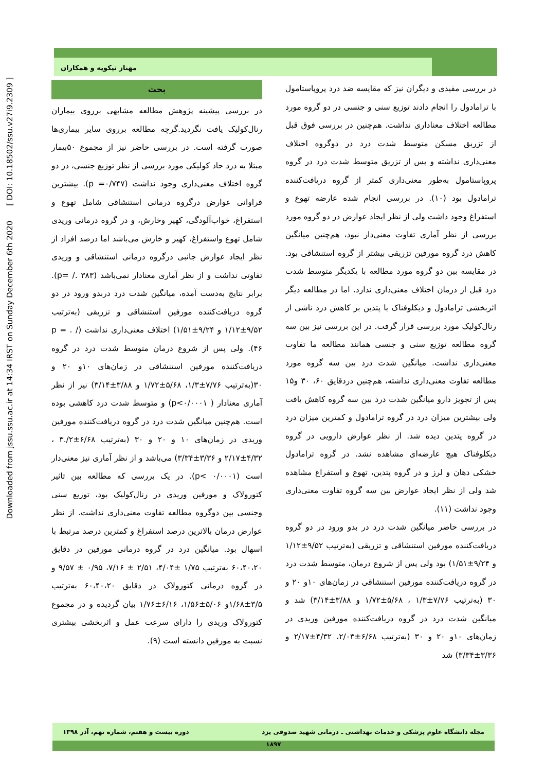Downloaded from jssu.ssu.ac.ir at 14:34 IRST on Sunday December 6th 2020 [ DOI: 10.18502/ssu.v27i9.2309 ]
مهناز نیکویه و همکاران
بحث
در بررسی پیشینه پژوهش مطالعه مشابهی برروی بیماران رنال‌کولیک یافت نگردید.گرچه مطالعه برروی سایر بیماری‌ها صورت گرفته است. در بررسی حاضر نیز از مجموع ۵۰بیمار مبتلا به درد حاد کولیکی مورد بررسی از نظر توزیع جنسی، در دو گروه اختلاف معنی‌داری وجود نداشت (p =۰/۷۴۷). بیشترین فراوانی عوارض درگروه درمانی استنشاقی شامل تهوع و استفراغ، خواب‌آلودگی، کهیر وخارش، و در گروه درمانی وریدی شامل تهوع واستفراغ، کهیر و خارش می‌باشد اما درصد افراد از نظر ایجاد عوارض جانبی درگروه درمانی استنشاقی و وریدی تفاوتی نداشت و از نظر آماری معنادار نمی‌باشد (p= /. ۳۸۳). برابر نتایج به‌دست آمده، میانگین شدت درد دربدو ورود در دو گروه دریافت‌کننده مورفین استنشاقی و تزریقی (به‌ترتیب ۹/۵۲±۱/۱۲ و ۹/۲۴±۱/۵۱) اختلاف معنی‌داری نداشت (p = . / ۴۶). ولی پس از شروع درمان متوسط شدت درد در گروه دریافت‌کننده مورفین استنشاقی در زمان‌های ۱۰و ۲۰ و ۳۰(به‌ترتیب ۷/۷۶±۱/۳، ۵/۶۸±۱/۷۲ و ۳/۸۸±۳/۱۴) نیز از نظر آماری معنادار ( p<۰/۰۰۰۱) و متوسط شدت درد کاهشی بوده است. هم‌چنین میانگین شدت درد در گروه دریافت‌کننده مورفین وریدی در زمان‌های ۱۰ و ۲۰ و ۳۰ (به‌ترتیب ۶/۶۸±۲/.۳ ، ۴/۳۲±۲/۱۷ و ۳/۳۶±۳/۳۴) می‌باشد و از نظر آماری نیز معنی‌دار است (p< ۰/۰۰۰۱). در یک بررسی که مطالعه بین تاثیر کتورولاک و مورفین وریدی در رنال‌کولیک بود، توزیع سنی وجنسی بین دوگروه مطالعه تفاوت معنی‌داری نداشت. از نظر عوارض درمان بالاترین درصد استفراغ و کمترین درصد مرتبط با اسهال بود. میانگین درد در گروه درمانی مورفین در دقایق ۶۰،۴۰،۲۰ به‌ترتیب ۱/۷۵ ±۴/۰۴، ۲/۵۱ ± ۷/۱۶، ۰/۹۵ ± ۹/۵۷ و در گروه درمانی کتورولاک در دقایق ۶۰،۴۰،۲۰ به‌ترتیب ۳/۵±۱/۶۸و ۵/۰۶±۱/۵۶، ۶/۱۶±۱/۷۶ بیان گردیده و در مجموع کتورولاک وریدی را دارای سرعت عمل و اثربخشی بیشتری نسبت به مورفین دانسته است (۹).
در بررسی مفیدی و دیگران نیز که مقایسه ضد درد پروپاستامول با ترامادول را انجام دادند توزیع سنی و جنسی در دو گروه مورد مطالعه اختلاف معناداری نداشت. هم‌چنین در بررسی فوق قبل از تزریق مسکن متوسط شدت درد در دوگروه اختلاف معنی‌داری نداشته و پس از تزریق متوسط شدت درد در گروه پروپاستامول به‌طور معنی‌داری کمتر از گروه دریافت‌کننده ترامادول بود (۱۰). در بررسی انجام شده عارضه تهوع و استفراغ وجود داشت ولی از نظر ایجاد عوارض در دو گروه مورد بررسی از نظر آماری تفاوت معنی‌دار نبود، هم‌چنین میانگین کاهش درد گروه مورفین تزریقی بیشتر از گروه استنشاقی بود. در مقایسه بین دو گروه مورد مطالعه با یکدیگر متوسط شدت درد قبل از درمان اختلاف معنی‌داری ندارد. اما در مطالعه دیگر اثربخشی ترامادول و دیکلوفناک با پتدین بر کاهش درد ناشی از رنال‌کولیک مورد بررسی قرار گرفت. در این بررسی نیز بین سه گروه مطالعه توزیع سنی و جنسی همانند مطالعه ما تفاوت معنی‌داری نداشت. میانگین شدت درد بین سه گروه مورد مطالعه تفاوت معنی‌داری نداشته، هم‌چنین دردقایق ۶۰، ۳۰ و۱۵ پس از تجویز دارو میانگین شدت درد بین سه گروه کاهش یافت ولی بیشترین میزان درد در گروه ترامادول و کمترین میزان درد در گروه پتدین دیده شد. از نظر عوارض دارویی در گروه دیکلوفناک هیچ عارضه‌ای مشاهده نشد. در گروه ترامادول خشکی دهان و لرز و در گروه پتدین، تهوع و استفراغ مشاهده شد ولی از نظر ایجاد عوارض بین سه گروه تفاوت معنی‌داری وجود نداشت (۱۱).
در بررسی حاضر میانگین شدت درد در بدو ورود در دو گروه دریافت‌کننده مورفین استنشاقی و تزریقی (به‌ترتیب ۹/۵۲±۱/۱۲ و ۹/۲۴±۱/۵۱) بود ولی پس از شروع درمان، متوسط شدت درد در گروه دریافت‌کننده مورفین استنشاقی در زمان‌های ۱۰و ۲۰ و ۳۰ (به‌ترتیب ۷/۷۶±۱/۳ ، ۵/۶۸±۱/۷۲ و ۳/۸۸±۳/۱۴) شد و میانگین شدت درد در گروه دریافت‌کننده مورفین وریدی در زمان‌های ۱۰و ۲۰ و ۳۰ (به‌ترتیب ۶/۶۸±۲/۰۳، ۴/۳۲±۲/۱۷ و ۳/۳۶±۳/۳۴) شد
مجله دانشگاه علوم پزشکی و خدمات بهداشتی ـ درمانی شهید صدوقی یزد دوره بیست و هفتم، شماره نهم، آذر ۱۳۹۸
۱۸۹۷